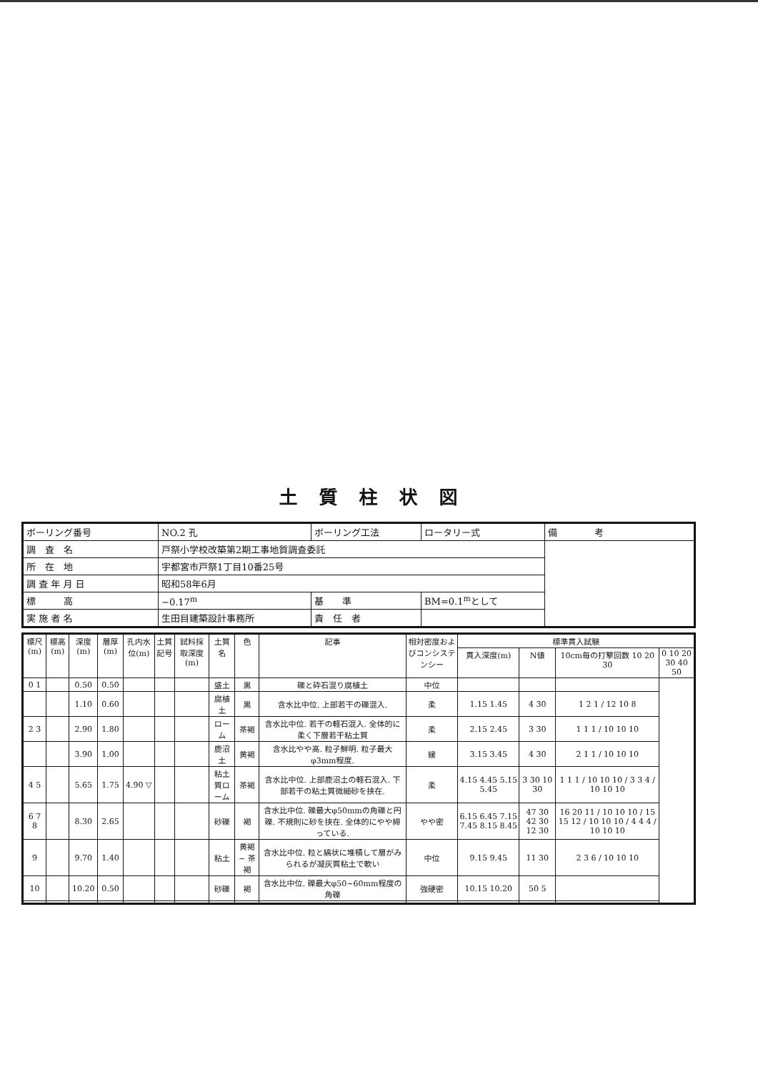土質柱状図
| ボーリング番号 | NO.2 孔 | ボーリング工法 | ロータリー式 | 備 考 |
| 調 査 名 | 戸祭小学校改築第2期工事地質調査委託 | | | |
| 所 在 地 | 宇都宮市戸祭1丁目10番25号 | | | |
| 調 査 年 月 日 | 昭和58年6月 | | | |
| 標 高 | −0.17<sup>m</sup> | 基 準 | BM=0.1<sup>m</sup>として | |
| 実 施 者 名 | 生田目建築設計事務所 | 責 任 者 | | |
| 標尺(m) | 標高(m) | 深度(m) | 層厚(m) | 孔内水位(m) | 土質記号 | 試料採取深度(m) | 土質名 | 色 | 記事 | 相対密度およびコンシステンシー | 標準貫入試験 | | | |
| --- | --- | --- | --- | --- | --- | --- | --- | --- | --- | --- | --- | --- | --- | --- |
| | | | | | | | | | | | 貫入深度(m) | N値 | 10cm毎の打撃回数 10 20 30 | 0 10 20 30 40 50 |
| 0 1 | | 0.50 | 0.50 | | | | 盛土 | 黒 | 礫と砕石混り腐植土 | 中位 | | | | |
| | | 1.10 | 0.60 | | | | 腐植土 | 黒 | 含水比中位. 上部若干の礫混入. | 柔 | 1.15 1.45 | 4 30 | 1 2 1 / 12 10 8 | |
| 2 3 | | 2.90 | 1.80 | | | | ローム | 茶褐 | 含水比中位. 若干の軽石混入. 全体的に柔く下層若干粘土質 | 柔 | 2.15 2.45 | 3 30 | 1 1 1 / 10 10 10 | |
| | | 3.90 | 1.00 | | | | 鹿沼土 | 黄褐 | 含水比やや高. 粒子鮮明. 粒子最大φ3mm程度. | 緩 | 3.15 3.45 | 4 30 | 2 1 1 / 10 10 10 | |
| 4 5 | | 5.65 | 1.75 | 4.90 ▽ | | | 粘土質ローム | 茶褐 | 含水比中位. 上部鹿沼土の軽石混入. 下部若干の粘土質微細砂を挟在. | 柔 | 4.15 4.45 5.15 5.45 | 3 30 10 30 | 1 1 1 / 10 10 10 / 3 3 4 / 10 10 10 | |
| 6 7 8 | | 8.30 | 2.65 | | | | 砂礫 | 褐 | 含水比中位. 礫最大φ50mmの角礫と円礫. 不規則に砂を挟在. 全体的にやや締っている. | やや密 | 6.15 6.45 7.15 7.45 8.15 8.45 | 47 30 42 30 12 30 | 16 20 11 / 10 10 10 / 15 15 12 / 10 10 10 / 4 4 4 / 10 10 10 | |
| 9 | | 9.70 | 1.40 | | | | 粘土 | 黄褐 ~ 茶褐 | 含水比中位. 粒と縞状に堆積して層がみられるが凝灰質粘土で軟い | 中位 | 9.15 9.45 | 11 30 | 2 3 6 / 10 10 10 | |
| 10 | | 10.20 | 0.50 | | | | 砂礫 | 褐 | 含水比中位. 礫最大φ50~60mm程度の角礫 | 強硬密 | 10.15 10.20 | 50 5 | | |